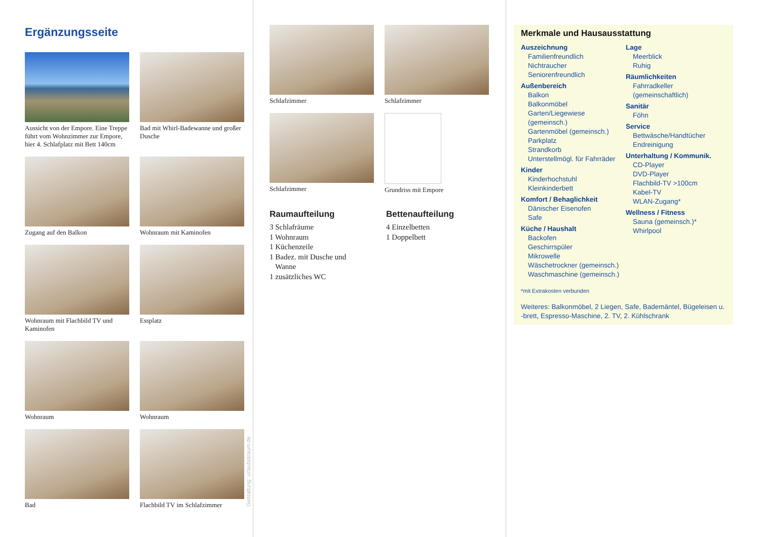Ergänzungsseite
Aussicht von der Empore. Eine Treppe führt vom Wohnzimmer zur Empore, hier 4. Schlafplatz mit Bett 140cm
Bad mit Whirl-Badewanne und großer Dusche
Zugang auf den Balkon
Wohnraum mit Kaminofen
Wohnraum mit Flachbild TV und Kaminofen
Essplatz
Wohnraum
Wohnraum
Bad
Flachbild TV im Schlafzimmer
Gestaltung: urlaubstraum.de
Schlafzimmer
Schlafzimmer
Schlafzimmer
Grundriss mit Empore
Raumaufteilung
3 Schlafräume
1 Wohnraum
1 Küchenzeile
1 Badez. mit Dusche und
Wanne
1 zusätzliches WC
Bettenaufteilung
4 Einzelbetten
1 Doppelbett
Merkmale und Hausausstattung
Auszeichnung
Familienfreundlich
Nichtraucher
Seniorenfreundlich
Außenbereich
Balkon
Balkonmöbel
Garten/Liegewiese (gemeinsch.)
Gartenmöbel (gemeinsch.)
Parkplatz
Strandkorb
Unterstellmögl. für Fahrräder
Kinder
Kinderhochstuhl
Kleinkinderbett
Komfort / Behaglichkeit
Dänischer Eisenofen
Safe
Küche / Haushalt
Backofen
Geschirrspüler
Mikrowelle
Wäschetrockner (gemeinsch.)
Waschmaschine (gemeinsch.)
Lage
Meerblick
Ruhig
Räumlichkeiten
Fahrradkeller (gemeinschaftlich)
Sanitär
Föhn
Service
Bettwäsche/Handtücher
Endreinigung
Unterhaltung / Kommunik.
CD-Player
DVD-Player
Flachbild-TV >100cm
Kabel-TV
WLAN-Zugang*
Wellness / Fitness
Sauna (gemeinsch.)*
Whirlpool
*mit Extrakosten verbunden
Weiteres: Balkonmöbel, 2 Liegen, Safe, Bademäntel, Bügeleisen u. -brett, Espresso-Maschine, 2. TV, 2. Kühlschrank